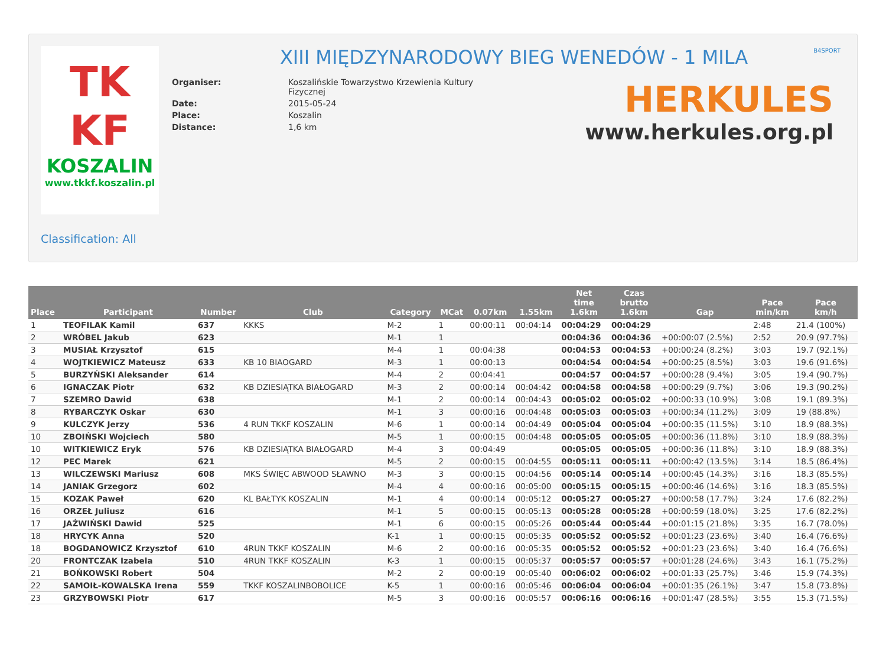TK
KF
KOSZALIN
www.tkkf.koszalin.pl
XIII MIĘDZYNARODOWY BIEG WENEDÓW - 1 MILA
| Organiser: | Koszalińskie Towarzystwo Krzewienia Kultury Fizycznej |
| Date: | 2015-05-24 |
| Place: | Koszalin |
| Distance: | 1,6 km |
B4SPORT
HERKULES
www.herkules.org.pl
Classification: All
| Place | Participant | Number | Club | Category | MCat | 0.07km | 1.55km | Net time 1.6km | Czas brutto 1.6km | Gap | Pace min/km | Pace km/h |
| --- | --- | --- | --- | --- | --- | --- | --- | --- | --- | --- | --- | --- |
| 1 | TEOFILAK Kamil | 637 | KKKS | M-2 | 1 | 00:00:11 | 00:04:14 | 00:04:29 | 00:04:29 | | 2:48 | 21.4 (100%) |
| 2 | WRÓBEL Jakub | 623 | | M-1 | 1 | | | 00:04:36 | 00:04:36 | +00:00:07 (2.5%) | 2:52 | 20.9 (97.7%) |
| 3 | MUSIAŁ Krzysztof | 615 | | M-4 | 1 | 00:04:38 | | 00:04:53 | 00:04:53 | +00:00:24 (8.2%) | 3:03 | 19.7 (92.1%) |
| 4 | WOJTKIEWICZ Mateusz | 633 | KB 10 BIAOGARD | M-3 | 1 | 00:00:13 | | 00:04:54 | 00:04:54 | +00:00:25 (8.5%) | 3:03 | 19.6 (91.6%) |
| 5 | BURZYŃSKI Aleksander | 614 | | M-4 | 2 | 00:04:41 | | 00:04:57 | 00:04:57 | +00:00:28 (9.4%) | 3:05 | 19.4 (90.7%) |
| 6 | IGNACZAK Piotr | 632 | KB DZIESIĄTKA BIAŁOGARD | M-3 | 2 | 00:00:14 | 00:04:42 | 00:04:58 | 00:04:58 | +00:00:29 (9.7%) | 3:06 | 19.3 (90.2%) |
| 7 | SZEMRO Dawid | 638 | | M-1 | 2 | 00:00:14 | 00:04:43 | 00:05:02 | 00:05:02 | +00:00:33 (10.9%) | 3:08 | 19.1 (89.3%) |
| 8 | RYBARCZYK Oskar | 630 | | M-1 | 3 | 00:00:16 | 00:04:48 | 00:05:03 | 00:05:03 | +00:00:34 (11.2%) | 3:09 | 19 (88.8%) |
| 9 | KULCZYK Jerzy | 536 | 4 RUN TKKF KOSZALIN | M-6 | 1 | 00:00:14 | 00:04:49 | 00:05:04 | 00:05:04 | +00:00:35 (11.5%) | 3:10 | 18.9 (88.3%) |
| 10 | ZBOIŃSKI Wojciech | 580 | | M-5 | 1 | 00:00:15 | 00:04:48 | 00:05:05 | 00:05:05 | +00:00:36 (11.8%) | 3:10 | 18.9 (88.3%) |
| 10 | WITKIEWICZ Eryk | 576 | KB DZIESIĄTKA BIAŁOGARD | M-4 | 3 | 00:04:49 | | 00:05:05 | 00:05:05 | +00:00:36 (11.8%) | 3:10 | 18.9 (88.3%) |
| 12 | PEC Marek | 621 | | M-5 | 2 | 00:00:15 | 00:04:55 | 00:05:11 | 00:05:11 | +00:00:42 (13.5%) | 3:14 | 18.5 (86.4%) |
| 13 | WILCZEWSKI Mariusz | 608 | MKS ŚWIĘC ABWOOD SŁAWNO | M-3 | 3 | 00:00:15 | 00:04:56 | 00:05:14 | 00:05:14 | +00:00:45 (14.3%) | 3:16 | 18.3 (85.5%) |
| 14 | JANIAK Grzegorz | 602 | | M-4 | 4 | 00:00:16 | 00:05:00 | 00:05:15 | 00:05:15 | +00:00:46 (14.6%) | 3:16 | 18.3 (85.5%) |
| 15 | KOZAK Paweł | 620 | KL BAŁTYK KOSZALIN | M-1 | 4 | 00:00:14 | 00:05:12 | 00:05:27 | 00:05:27 | +00:00:58 (17.7%) | 3:24 | 17.6 (82.2%) |
| 16 | ORZEŁ Juliusz | 616 | | M-1 | 5 | 00:00:15 | 00:05:13 | 00:05:28 | 00:05:28 | +00:00:59 (18.0%) | 3:25 | 17.6 (82.2%) |
| 17 | JAŹWIŃSKI Dawid | 525 | | M-1 | 6 | 00:00:15 | 00:05:26 | 00:05:44 | 00:05:44 | +00:01:15 (21.8%) | 3:35 | 16.7 (78.0%) |
| 18 | HRYCYK Anna | 520 | | K-1 | 1 | 00:00:15 | 00:05:35 | 00:05:52 | 00:05:52 | +00:01:23 (23.6%) | 3:40 | 16.4 (76.6%) |
| 18 | BOGDANOWICZ Krzysztof | 610 | 4RUN TKKF KOSZALIN | M-6 | 2 | 00:00:16 | 00:05:35 | 00:05:52 | 00:05:52 | +00:01:23 (23.6%) | 3:40 | 16.4 (76.6%) |
| 20 | FRONTCZAK Izabela | 510 | 4RUN TKKF KOSZALIN | K-3 | 1 | 00:00:15 | 00:05:37 | 00:05:57 | 00:05:57 | +00:01:28 (24.6%) | 3:43 | 16.1 (75.2%) |
| 21 | BOŃKOWSKI Robert | 504 | | M-2 | 2 | 00:00:19 | 00:05:40 | 00:06:02 | 00:06:02 | +00:01:33 (25.7%) | 3:46 | 15.9 (74.3%) |
| 22 | SAMOIŁ-KOWALSKA Irena | 559 | TKKF KOSZALINBOBOLICE | K-5 | 1 | 00:00:16 | 00:05:46 | 00:06:04 | 00:06:04 | +00:01:35 (26.1%) | 3:47 | 15.8 (73.8%) |
| 23 | GRZYBOWSKI Piotr | 617 | | M-5 | 3 | 00:00:16 | 00:05:57 | 00:06:16 | 00:06:16 | +00:01:47 (28.5%) | 3:55 | 15.3 (71.5%) |